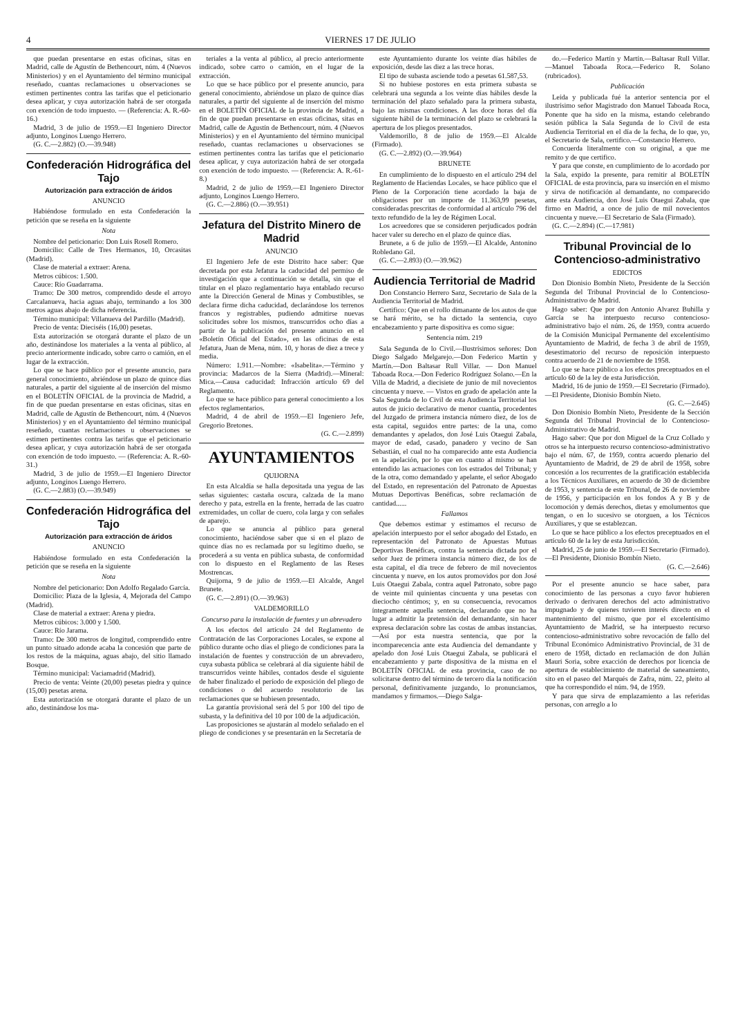4 VIERNES 17 DE JULIO
que puedan presentarse en estas oficinas, sitas en Madrid, calle de Agustín de Bethencourt, núm. 4 (Nuevos Ministerios) y en el Ayuntamiento del término municipal reseñado, cuantas reclamaciones u observaciones se estimen pertinentes contra las tarifas que el peticionario desea aplicar, y cuya autorización habrá de ser otorgada con exención de todo impuesto. — (Referencia: A. R.-60-16.)
Madrid, 3 de julio de 1959.—El Ingeniero Director adjunto, Longinos Luengo Herrero.
(G. C.—2.882) (O.—39.948)
Confederación Hidrográfica del Tajo
Autorización para extracción de áridos
ANUNCIO
Habiéndose formulado en esta Confederación la petición que se reseña en la siguiente
Nota
Nombre del peticionario: Don Luis Rosell Romero.
Domicilio: Calle de Tres Hermanos, 10, Orcasitas (Madrid).
Clase de material a extraer: Arena.
Metros cúbicos: 1.500.
Cauce: Río Guadarrama.
Tramo: De 300 metros, comprendido desde el arroyo Carcalanueva, hacia aguas abajo, terminando a los 300 metros aguas abajo de dicha referencia.
Término municipal: Villanueva del Pardillo (Madrid).
Precio de venta: Dieciséis (16,00) pesetas.
Esta autorización se otorgará durante el plazo de un año, destinándose los materiales a la venta al público, al precio anteriormente indicado, sobre carro o camión, en el lugar de la extracción.
Lo que se hace público por el presente anuncio, para general conocimiento, abriéndose un plazo de quince días naturales, a partir del siguiente al de inserción del mismo en el BOLETÍN OFICIAL de la provincia de Madrid, a fin de que puedan presentarse en estas oficinas, sitas en Madrid, calle de Agustín de Bethencourt, núm. 4 (Nuevos Ministerios) y en el Ayuntamiento del término municipal reseñado, cuantas reclamaciones u observaciones se estimen pertinentes contra las tarifas que el peticionario desea aplicar, y cuya autorización habrá de ser otorgada con exención de todo impuesto. — (Referencia: A. R.-60-31.)
Madrid, 3 de julio de 1959.—El Ingeniero Director adjunto, Longinos Luengo Herrero.
(G. C.—2.883) (O.—39.949)
Confederación Hidrográfica del Tajo
Autorización para extracción de áridos
ANUNCIO
Habiéndose formulado en esta Confederación la petición que se reseña en la siguiente
Nota
Nombre del peticionario: Don Adolfo Regalado García.
Domicilio: Plaza de la Iglesia, 4, Mejorada del Campo (Madrid).
Clase de material a extraer: Arena y piedra.
Metros cúbicos: 3.000 y 1.500.
Cauce: Río Jarama.
Tramo: De 300 metros de longitud, comprendido entre un punto situado adonde acaba la concesión que parte de los restos de la máquina, aguas abajo, del sitio llamado Bosque.
Término municipal: Vaciamadrid (Madrid).
Precio de venta: Veinte (20,00) pesetas piedra y quince (15,00) pesetas arena.
Esta autorización se otorgará durante el plazo de un año, destinándose los ma-
teriales a la venta al público, al precio anteriormente indicado, sobre carro o camión, en el lugar de la extracción.
Lo que se hace público por el presente anuncio, para general conocimiento, abriéndose un plazo de quince días naturales, a partir del siguiente al de inserción del mismo en el BOLETÍN OFICIAL de la provincia de Madrid, a fin de que puedan presentarse en estas oficinas, sitas en Madrid, calle de Agustín de Bethencourt, núm. 4 (Nuevos Ministerios) y en el Ayuntamiento del término municipal reseñado, cuantas reclamaciones u observaciones se estimen pertinentes contra las tarifas que el peticionario desea aplicar, y cuya autorización habrá de ser otorgada con exención de todo impuesto. — (Referencia: A. R.-61-8.)
Madrid, 2 de julio de 1959.—El Ingeniero Director adjunto, Longinos Luengo Herrero.
(G. C.—2.886) (O.—39.951)
Jefatura del Distrito Minero de Madrid
ANUNCIO
El Ingeniero Jefe de este Distrito hace saber: Que decretada por esta Jefatura la caducidad del permiso de investigación que a continuación se detalla, sin que el titular en el plazo reglamentario haya entablado recurso ante la Dirección General de Minas y Combustibles, se declara firme dicha caducidad, declarándose los terrenos francos y registrables, pudiendo admitirse nuevas solicitudes sobre los mismos, transcurridos ocho días a partir de la publicación del presente anuncio en el «Boletín Oficial del Estado», en las oficinas de esta Jefatura, Juan de Mena, núm. 10, y horas de diez a trece y media.
Número: 1.911.—Nombre: «Isabelita».—Término y provincia: Madarcos de la Sierra (Madrid).—Mineral: Mica.—Causa caducidad: Infracción artículo 69 del Reglamento.
Lo que se hace público para general conocimiento a los efectos reglamentarios.
Madrid, 4 de abril de 1959.—El Ingeniero Jefe, Gregorio Bretones.
(G. C.—2.899)
AYUNTAMIENTOS
QUIJORNA
En esta Alcaldía se halla depositada una yegua de las señas siguientes: castaña oscura, calzada de la mano derecho y pata, estrella en la frente, herrada de las cuatro extremidades, un collar de cuero, cola larga y con señales de aparejo.
Lo que se anuncia al público para general conocimiento, haciéndose saber que si en el plazo de quince días no es reclamada por su legítimo dueño, se procederá a su venta en pública subasta, de conformidad con lo dispuesto en el Reglamento de las Reses Mostrencas.
Quijorna, 9 de julio de 1959.—El Alcalde, Angel Brunete.
(G. C.—2.891) (O.—39.963)
VALDEMORILLO
Concurso para la instalación de fuentes y un abrevadero
A los efectos del artículo 24 del Reglamento de Contratación de las Corporaciones Locales, se expone al público durante ocho días el pliego de condiciones para la instalación de fuentes y construcción de un abrevadero, cuya subasta pública se celebrará al día siguiente hábil de transcurridos veinte hábiles, contados desde el siguiente de haber finalizado el período de exposición del pliego de condiciones o del acuerdo resolutorio de las reclamaciones que se hubiesen presentado.
La garantía provisional será del 5 por 100 del tipo de subasta, y la definitiva del 10 por 100 de la adjudicación.
Las proposiciones se ajustarán al modelo señalado en el pliego de condiciones y se presentarán en la Secretaría de
este Ayuntamiento durante los veinte días hábiles de exposición, desde las diez a las trece horas.
El tipo de subasta asciende todo a pesetas 61.587,53.
Si no hubiese postores en esta primera subasta se celebrará una segunda a los veinte días hábiles desde la terminación del plazo señalado para la primera subasta, bajo las mismas condiciones. A las doce horas del día siguiente hábil de la terminación del plazo se celebrará la apertura de los pliegos presentados.
Valdemorillo, 8 de julio de 1959.—El Alcalde (Firmado).
(G. C.—2.892) (O.—39.964)
BRUNETE
En cumplimiento de lo dispuesto en el artículo 294 del Reglamento de Haciendas Locales, se hace público que el Pleno de la Corporación tiene acordado la baja de obligaciones por un importe de 11.363,99 pesetas, consideradas prescritas de conformidad al artículo 796 del texto refundido de la ley de Régimen Local.
Los acreedores que se consideren perjudicados podrán hacer valer su derecho en el plazo de quince días.
Brunete, a 6 de julio de 1959.—El Alcalde, Antonino Robledano Gil.
(G. C.—2.893) (O.—39.962)
Audiencia Territorial de Madrid
Don Constancio Herrero Sanz, Secretario de Sala de la Audiencia Territorial de Madrid.
Certifico: Que en el rollo dimanante de los autos de que se hará mérito, se ha dictado la sentencia, cuyo encabezamiento y parte dispositiva es como sigue:
Sentencia núm. 219
Sala Segunda de lo Civil.—Ilustrísimos señores: Don Diego Salgado Melgarejo.—Don Federico Martín y Martín.—Don Baltasar Rull Villar. — Don Manuel Taboada Roca.—Don Federico Rodríguez Solano.—En la Villa de Madrid, a diecisiete de junio de mil novecientos cincuenta y nueve. — Vistos en grado de apelación ante la Sala Segunda de lo Civil de esta Audiencia Territorial los autos de juicio declarativo de menor cuantía, procedentes del Juzgado de primera instancia número diez, de los de esta capital, seguidos entre partes: de la una, como demandantes y apelados, don José Luis Otaegui Zabala, mayor de edad, casado, panadero y vecino de San Sebastián, el cual no ha comparecido ante esta Audiencia en la apelación, por lo que en cuanto al mismo se han entendido las actuaciones con los estrados del Tribunal; y de la otra, como demandado y apelante, el señor Abogado del Estado, en representación del Patronato de Apuestas Mutuas Deportivas Benéficas, sobre reclamación de cantidad......
Fallamos
Que debemos estimar y estimamos el recurso de apelación interpuesto por el señor abogado del Estado, en representación del Patronato de Apuestas Mutuas Deportivas Benéficas, contra la sentencia dictada por el señor Juez de primera instancia número diez, de los de esta capital, el día trece de febrero de mil novecientos cincuenta y nueve, en los autos promovidos por don José Luis Otaegui Zabala, contra aquel Patronato, sobre pago de veinte mil quinientas cincuenta y una pesetas con dieciocho céntimos; y, en su consecuencia, revocamos íntegramente aquella sentencia, declarando que no ha lugar a admitir la pretensión del demandante, sin hacer expresa declaración sobre las costas de ambas instancias.—Así por esta nuestra sentencia, que por la incomparecencia ante esta Audiencia del demandante y apelado don José Luis Otaegui Zabala, se publicará el encabezamiento y parte dispositiva de la misma en el BOLETÍN OFICIAL de esta provincia, caso de no solicitarse dentro del término de tercero día la notificación personal, definitivamente juzgando, lo pronunciamos, mandamos y firmamos.—Diego Salga-
do.—Federico Martín y Martín.—Baltasar Rull Villar.—Manuel Taboada Roca.—Federico R. Solano (rubricados).
Publicación
Leída y publicada fué la anterior sentencia por el ilustrísimo señor Magistrado don Manuel Taboada Roca, Ponente que ha sido en la misma, estando celebrando sesión pública la Sala Segunda de lo Civil de esta Audiencia Territorial en el día de la fecha, de lo que, yo, el Secretario de Sala, certifico.—Constancio Herrero.
Concuerda literalmente con su original, a que me remito y de que certifico.
Y para que conste, en cumplimiento de lo acordado por la Sala, expido la presente, para remitir al BOLETÍN OFICIAL de esta provincia, para su inserción en el mismo y sirva de notificación al demandante, no comparecido ante esta Audiencia, don José Luis Otaegui Zabala, que firmo en Madrid, a once de julio de mil novecientos cincuenta y nueve.—El Secretario de Sala (Firmado).
(G. C.—2.894) (C.—17.981)
Tribunal Provincial de lo Contencioso-administrativo
EDICTOS
Don Dionisio Bombín Nieto, Presidente de la Sección Segunda del Tribunal Provincial de lo Contencioso-Administrativo de Madrid.
Hago saber: Que por don Antonio Alvarez Buhilla y García se ha interpuesto recurso contencioso-administrativo bajo el núm. 26, de 1959, contra acuerdo de la Comisión Municipal Permanente del excelentísimo Ayuntamiento de Madrid, de fecha 3 de abril de 1959, desestimatorio del recurso de reposición interpuesto contra acuerdo de 21 de noviembre de 1958.
Lo que se hace público a los efectos preceptuados en el artículo 60 de la ley de esta Jurisdicción.
Madrid, 16 de junio de 1959.—El Secretario (Firmado).—El Presidente, Dionisio Bombín Nieto.
(G. C.—2.645)
Don Dionisio Bombín Nieto, Presidente de la Sección Segunda del Tribunal Provincial de lo Contencioso-Administrativo de Madrid.
Hago saber: Que por don Miguel de la Cruz Collado y otros se ha interpuesto recurso contencioso-administrativo bajo el núm. 67, de 1959, contra acuerdo plenario del Ayuntamiento de Madrid, de 29 de abril de 1958, sobre concesión a los recurrentes de la gratificación establecida a los Técnicos Auxiliares, en acuerdo de 30 de diciembre de 1953, y sentencia de este Tribunal, de 26 de noviembre de 1956, y participación en los fondos A y B y de locomoción y demás derechos, dietas y emolumentos que tengan, o en lo sucesivo se otorguen, a los Técnicos Auxiliares, y que se establezcan.
Lo que se hace público a los efectos preceptuados en el artículo 60 de la ley de esta Jurisdicción.
Madrid, 25 de junio de 1959.—El Secretario (Firmado).—El Presidente, Dionisio Bombín Nieto.
(G. C.—2.646)
Por el presente anuncio se hace saber, para conocimiento de las personas a cuyo favor hubieren derivado o derivaren derechos del acto administrativo impugnado y de quienes tuvieren interés directo en el mantenimiento del mismo, que por el excelentísimo Ayuntamiento de Madrid, se ha interpuesto recurso contencioso-administrativo sobre revocación de fallo del Tribunal Económico Administrativo Provincial, de 31 de enero de 1958, dictado en reclamación de don Julián Mauri Soria, sobre exacción de derechos por licencia de apertura de establecimiento de material de saneamiento, sito en el paseo del Marqués de Zafra, núm. 22, pleito al que ha correspondido el núm. 94, de 1959.
Y para que sirva de emplazamiento a las referidas personas, con arreglo a lo